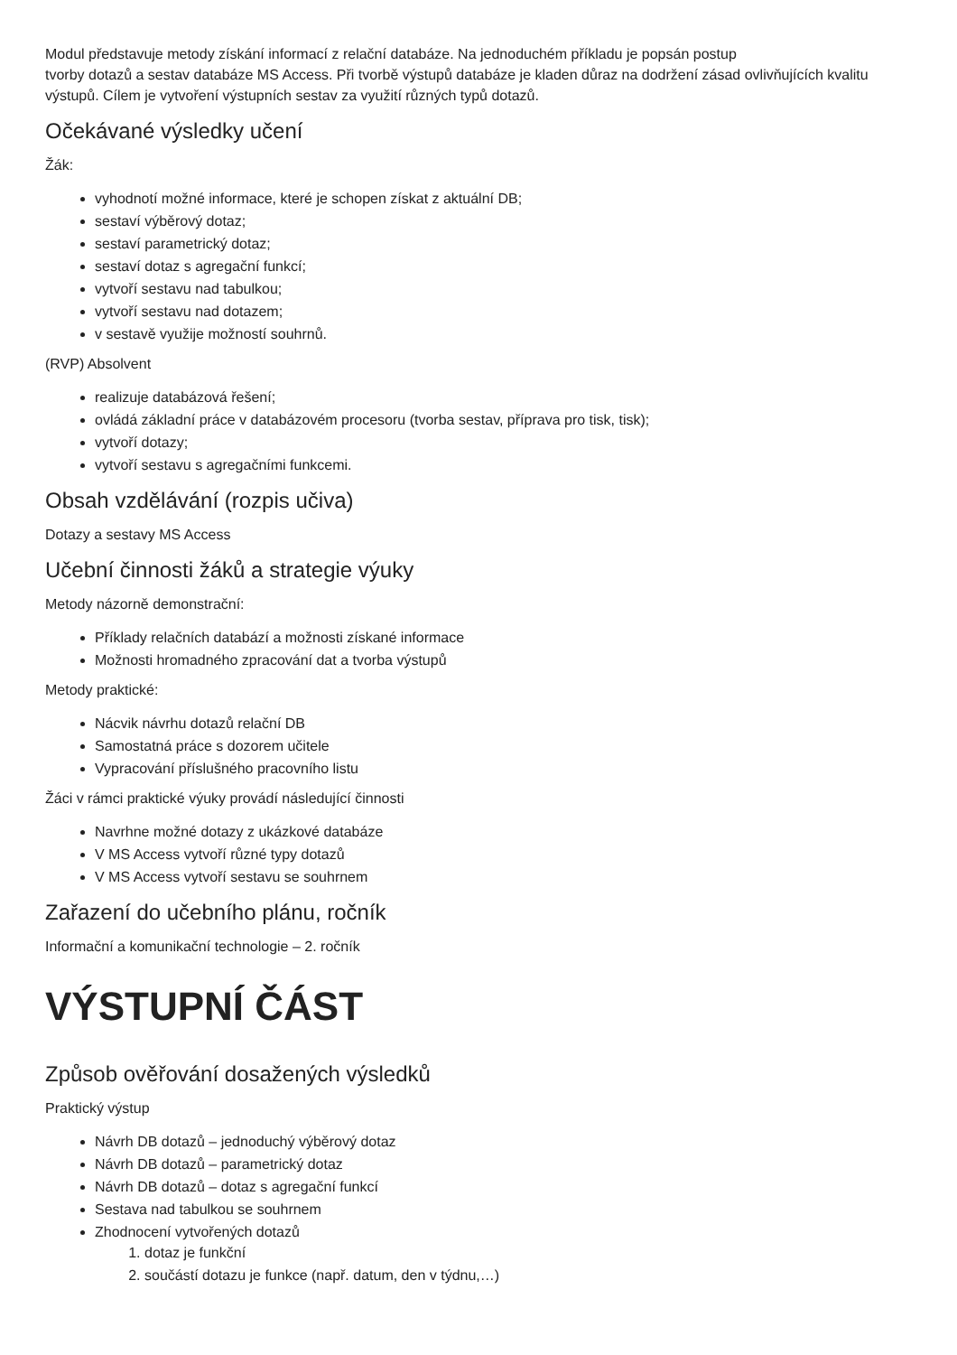Modul představuje metody získání informací z relační databáze. Na jednoduchém příkladu je popsán postup
tvorby dotazů a sestav databáze MS Access. Při tvorbě výstupů databáze je kladen důraz na dodržení zásad ovlivňujících kvalitu výstupů. Cílem je vytvoření výstupních sestav za využití různých typů dotazů.
Očekávané výsledky učení
Žák:
vyhodnotí možné informace, které je schopen získat z aktuální DB;
sestaví výběrový dotaz;
sestaví parametrický dotaz;
sestaví dotaz s agregační funkcí;
vytvoří sestavu nad tabulkou;
vytvoří sestavu nad dotazem;
v sestavě využije možností souhrnů.
(RVP) Absolvent
realizuje databázová řešení;
ovládá základní práce v databázovém procesoru (tvorba sestav, příprava pro tisk, tisk);
vytvoří dotazy;
vytvoří sestavu s agregačními funkcemi.
Obsah vzdělávání (rozpis učiva)
Dotazy a sestavy MS Access
Učební činnosti žáků a strategie výuky
Metody názorně demonstrační:
Příklady relačních databází a možnosti získané informace
Možnosti hromadného zpracování dat a tvorba výstupů
Metody praktické:
Nácvik návrhu dotazů relační DB
Samostatná práce s dozorem učitele
Vypracování příslušného pracovního listu
Žáci v rámci praktické výuky provádí následující činnosti
Navrhne možné dotazy z ukázkové databáze
V MS Access vytvoří různé typy dotazů
V MS Access vytvoří sestavu se souhrnem
Zařazení do učebního plánu, ročník
Informační a komunikační technologie – 2. ročník
VÝSTUPNÍ ČÁST
Způsob ověřování dosažených výsledků
Praktický výstup
Návrh DB dotazů – jednoduchý výběrový dotaz
Návrh DB dotazů – parametrický dotaz
Návrh DB dotazů – dotaz s agregační funkcí
Sestava nad tabulkou se souhrnem
Zhodnocení vytvořených dotazů
1. dotaz je funkční
2. součástí dotazu je funkce (např. datum, den v týdnu,…)